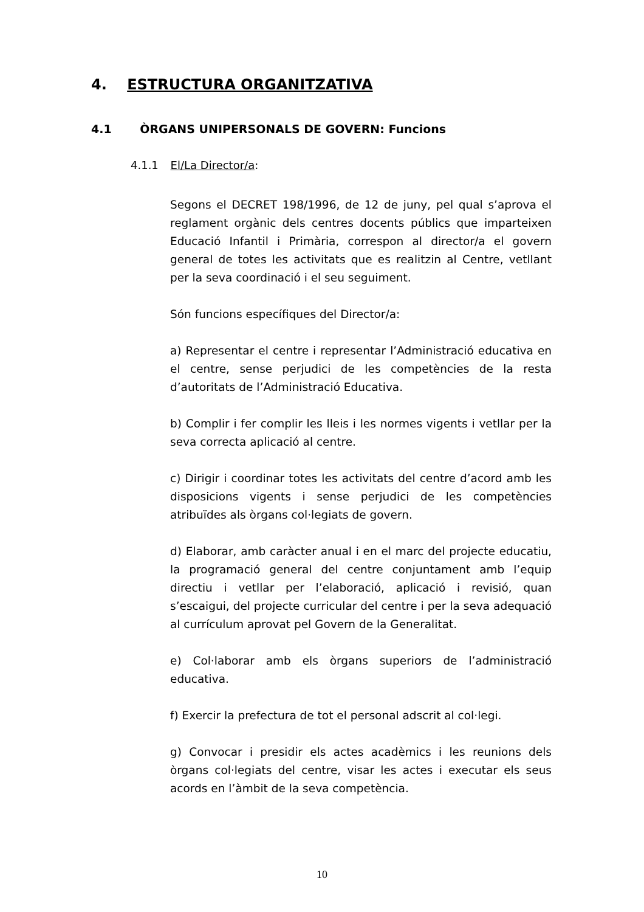4. ESTRUCTURA ORGANITZATIVA
4.1 ÒRGANS UNIPERSONALS DE GOVERN: Funcions
4.1.1 El/La Director/a:
Segons el DECRET 198/1996, de 12 de juny, pel qual s’aprova el reglament orgànic dels centres docents públics que imparteixen Educació Infantil i Primària, correspon al director/a el govern general de totes les activitats que es realitzin al Centre, vetllant per la seva coordinació i el seu seguiment.
Són funcions específiques del Director/a:
a) Representar el centre i representar l’Administració educativa en el centre, sense perjudici de les competències de la resta d’autoritats de l’Administració Educativa.
b) Complir i fer complir les lleis i les normes vigents i vetllar per la seva correcta aplicació al centre.
c) Dirigir i coordinar totes les activitats del centre d’acord amb les disposicions vigents i sense perjudici de les competències atribuïdes als òrgans col·legiats de govern.
d) Elaborar, amb caràcter anual i en el marc del projecte educatiu, la programació general del centre conjuntament amb l’equip directiu i vetllar per l’elaboració, aplicació i revisió, quan s’escaigui, del projecte curricular del centre i per la seva adequació al currículum aprovat pel Govern de la Generalitat.
e) Col·laborar amb els òrgans superiors de l’administració educativa.
f) Exercir la prefectura de tot el personal adscrit al col·legi.
g) Convocar i presidir els actes acadèmics i les reunions dels òrgans col·legiats del centre, visar les actes i executar els seus acords en l’àmbit de la seva competència.
10